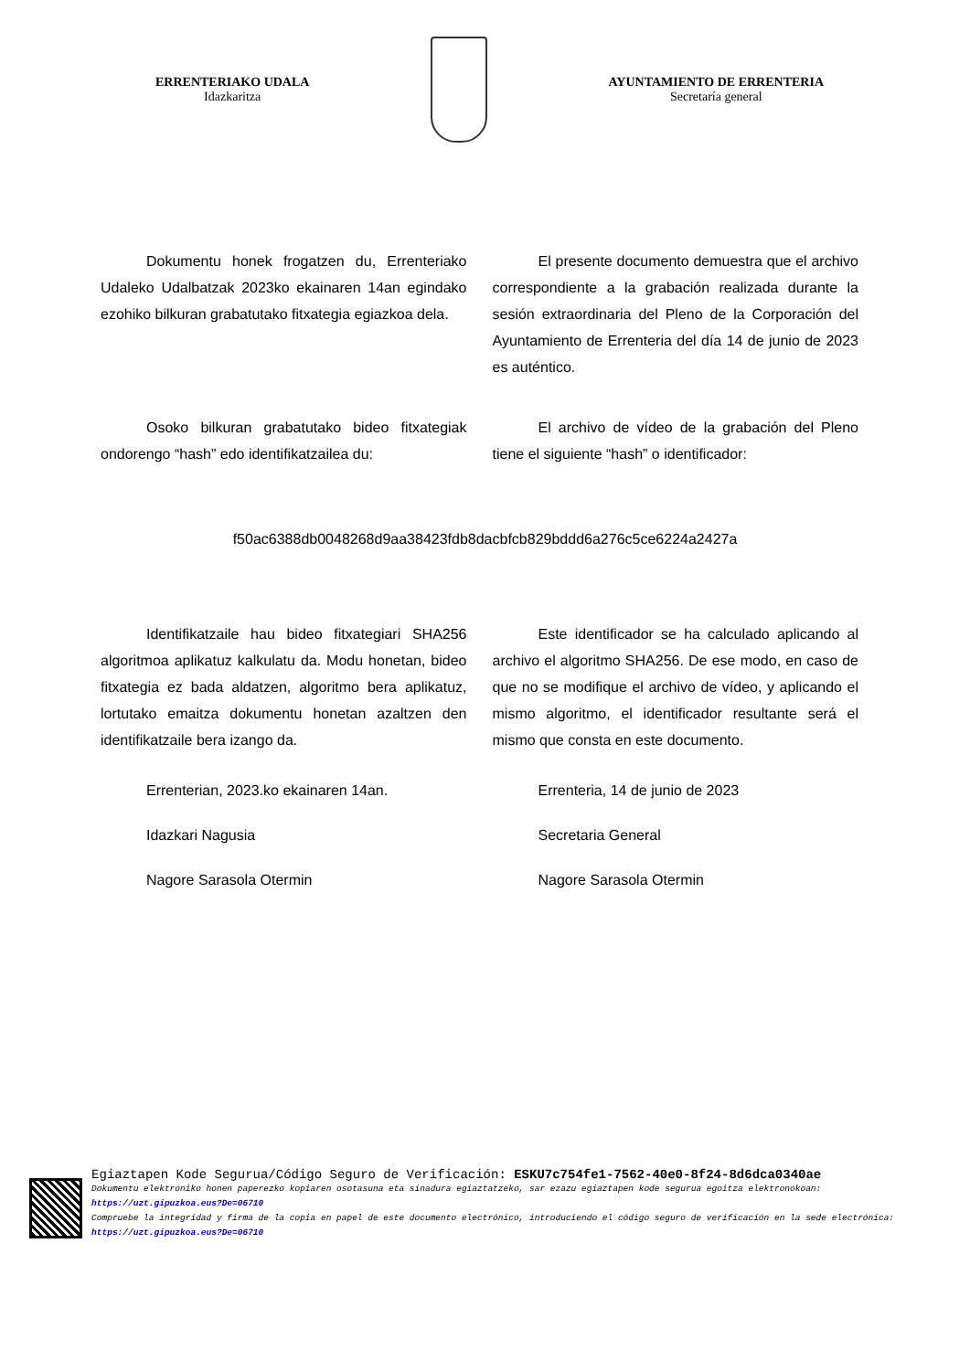ERRENTERIAKO UDALA
Idazkaritza
AYUNTAMIENTO DE ERRENTERIA
Secretaría general
Dokumentu honek frogatzen du, Errenteriako Udaleko Udalbatzak 2023ko ekainaren 14an egindako ezohiko bilkuran grabatutako fitxategia egiazkoa dela.
El presente documento demuestra que el archivo correspondiente a la grabación realizada durante la sesión extraordinaria del Pleno de la Corporación del Ayuntamiento de Errenteria del día 14 de junio de 2023 es auténtico.
Osoko bilkuran grabatutako bideo fitxategiak ondorengo “hash” edo identifikatzailea du:
El archivo de vídeo de la grabación del Pleno tiene el siguiente “hash” o identificador:
f50ac6388db0048268d9aa38423fdb8dacbfcb829bddd6a276c5ce6224a2427a
Identifikatzaile hau bideo fitxategiari SHA256 algoritmoa aplikatuz kalkulatu da. Modu honetan, bideo fitxategia ez bada aldatzen, algoritmo bera aplikatuz, lortutako emaitza dokumentu honetan azaltzen den identifikatzaile bera izango da.
Este identificador se ha calculado aplicando al archivo el algoritmo SHA256. De ese modo, en caso de que no se modifique el archivo de vídeo, y aplicando el mismo algoritmo, el identificador resultante será el mismo que consta en este documento.
Errenterian, 2023.ko ekainaren 14an.
Idazkari Nagusia
Nagore Sarasola Otermin
Errenteria, 14 de junio de 2023
Secretaria General
Nagore Sarasola Otermin
Egiaztapen Kode Segurua/Código Seguro de Verificación: ESKU7c754fe1-7562-40e0-8f24-8d6dca0340ae
Dokumentu elektroniko honen paperezko kopiaren osotasuna eta sinadura egiaztatzeko, sar ezazu egiaztapen kode segurua egoitza elektronokoan: https://uzt.gipuzkoa.eus?De=06710
Compruebe la integridad y firma de la copia en papel de este documento electrónico, introduciendo el código seguro de verificación en la sede electrónica: https://uzt.gipuzkoa.eus?De=06710